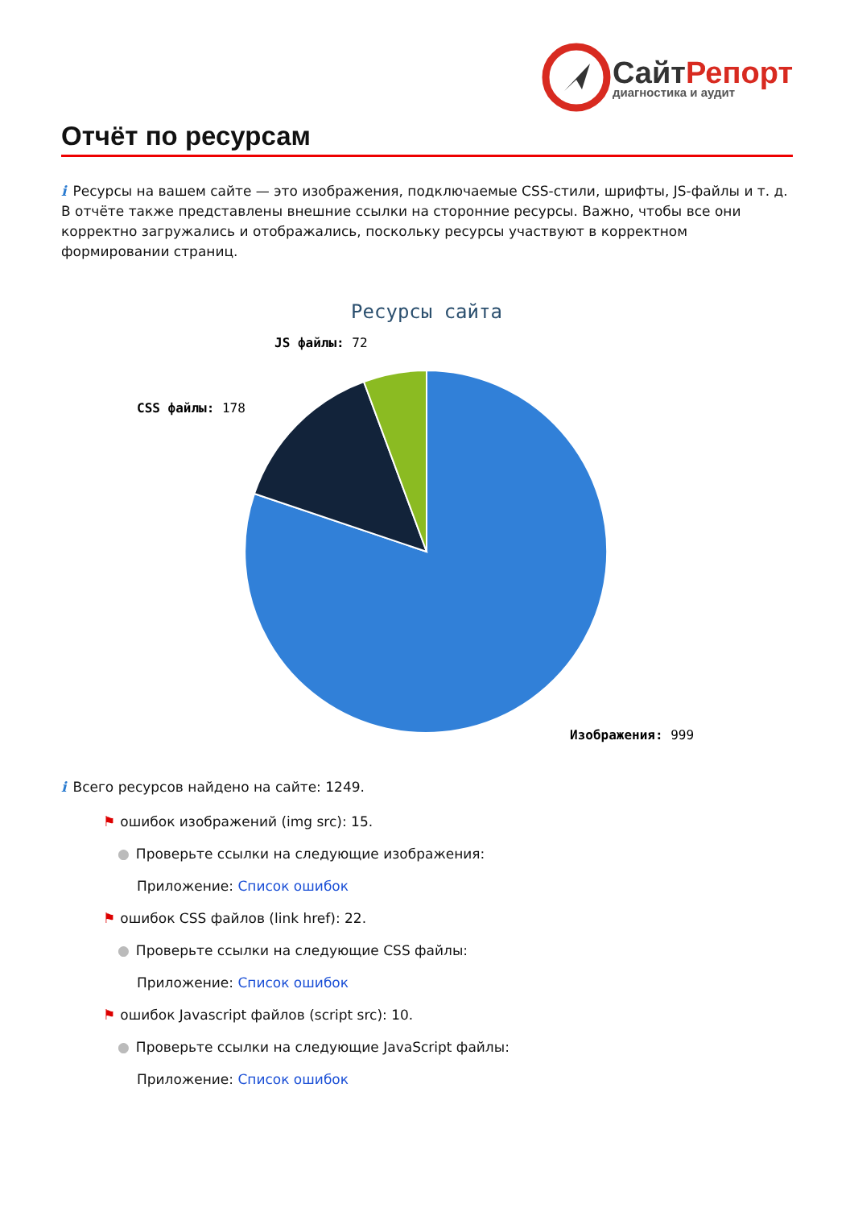СайтРепорт
диагностика и аудит
Отчёт по ресурсам
i Ресурсы на вашем сайте — это изображения, подключаемые CSS-стили, шрифты, JS-файлы и т. д. В отчёте также представлены внешние ссылки на сторонние ресурсы. Важно, чтобы все они корректно загружались и отображались, поскольку ресурсы участвуют в корректном формировании страниц.
Ресурсы сайта
JS файлы: 72
CSS файлы: 178
Изображения: 999
i Всего ресурсов найдено на сайте: 1249.
⚑ ошибок изображений (img src): 15.
● Проверьте ссылки на следующие изображения:
Приложение: Список ошибок
⚑ ошибок CSS файлов (link href): 22.
● Проверьте ссылки на следующие CSS файлы:
Приложение: Список ошибок
⚑ ошибок Javascript файлов (script src): 10.
● Проверьте ссылки на следующие JavaScript файлы:
Приложение: Список ошибок